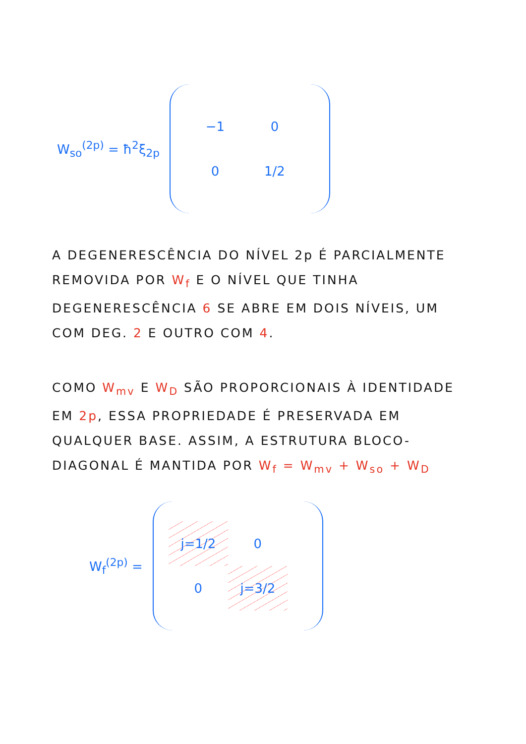W<sub>so</sub><sup>(2p)</sup> = ħ<sup>2</sup>ξ<sub>2p</sub>
−1
0
0
1/2
A DEGENERESCÊNCIA DO NÍVEL 2p É PARCIALMENTE REMOVIDA POR W<sub>f</sub> E O NÍVEL QUE TINHA DEGENERESCÊNCIA 6 SE ABRE EM DOIS NÍVEIS, UM COM DEG. 2 E OUTRO COM 4.
COMO W<sub>mv</sub> E W<sub>D</sub> SÃO PROPORCIONAIS À IDENTIDADE EM 2p, ESSA PROPRIEDADE É PRESERVADA EM QUALQUER BASE. ASSIM, A ESTRUTURA BLOCO-DIAGONAL É MANTIDA POR W<sub>f</sub> = W<sub>mv</sub> + W<sub>so</sub> + W<sub>D</sub>
W<sub>f</sub><sup>(2p)</sup> =
j=1/2
0
0
j=3/2